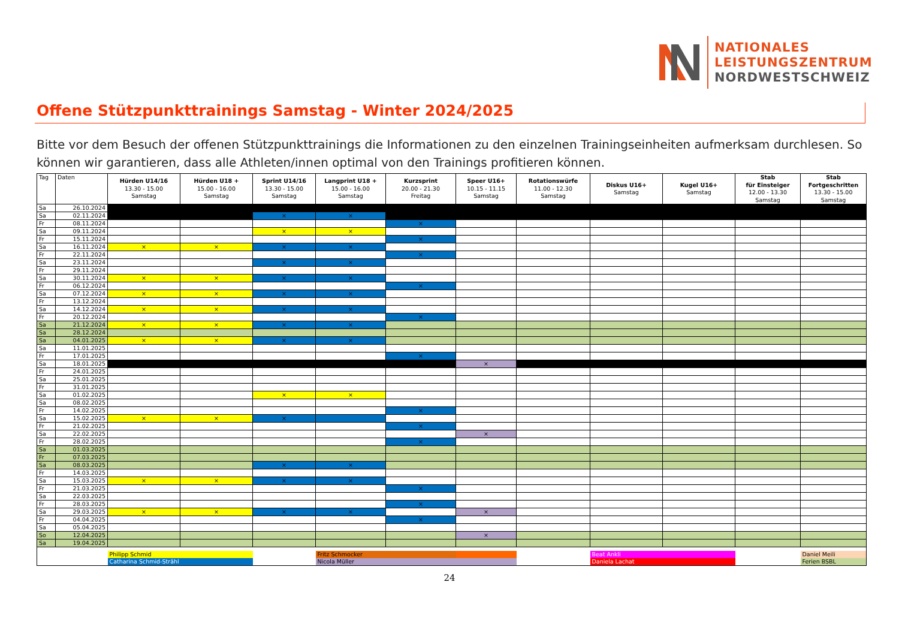NATIONALES
LEISTUNGSZENTRUM
NORDWESTSCHWEIZ
Offene Stützpunkttrainings Samstag - Winter 2024/2025
Bitte vor dem Besuch der offenen Stützpunkttrainings die Informationen zu den einzelnen Trainingseinheiten aufmerksam durchlesen. So können wir garantieren, dass alle Athleten/innen optimal von den Trainings profitieren können.
| Tag | Daten | Hürden U14/16 13.30 - 15.00 Samstag | Hürden U18 + 15.00 - 16.00 Samstag | Sprint U14/16 13.30 - 15.00 Samstag | Langprint U18 + 15.00 - 16.00 Samstag | Kurzsprint 20.00 - 21.30 Freitag | Speer U16+ 10.15 - 11.15 Samstag | Rotationswürfe 11.00 - 12.30 Samstag | Diskus U16+ Samstag | Kugel U16+ Samstag | Stab für Einsteiger 12.00 - 13.30 Samstag | Stab Fortgeschritten 13.30 - 15.00 Samstag |
| --- | --- | --- | --- | --- | --- | --- | --- | --- | --- | --- | --- | --- |
| Sa | 26.10.2024 | | | | | | | | | | | |
| Sa | 02.11.2024 | | | × | × | | | | | | | |
| Fr | 08.11.2024 | | | | | × | | | | | | |
| Sa | 09.11.2024 | | | × | × | | | | | | | |
| Fr | 15.11.2024 | | | | | × | | | | | | |
| Sa | 16.11.2024 | × | × | × | × | | | | | | | |
| Fr | 22.11.2024 | | | | | × | | | | | | |
| Sa | 23.11.2024 | | | × | × | | | | | | | |
| Fr | 29.11.2024 | | | | | | | | | | | |
| Sa | 30.11.2024 | × | × | × | × | | | | | | | |
| Fr | 06.12.2024 | | | | | × | | | | | | |
| Sa | 07.12.2024 | × | × | × | × | | | | | | | |
| Fr | 13.12.2024 | | | | | | | | | | | |
| Sa | 14.12.2024 | × | × | × | × | | | | | | | |
| Fr | 20.12.2024 | | | | | × | | | | | | |
| Sa | 21.12.2024 | × | × | × | × | | | | | | | |
| Sa | 28.12.2024 | | | | | | | | | | | |
| Sa | 04.01.2025 | × | × | × | × | | | | | | | |
| Sa | 11.01.2025 | | | | | | | | | | | |
| Fr | 17.01.2025 | | | | | × | | | | | | |
| Sa | 18.01.2025 | | | | | | × | | | | | |
| Fr | 24.01.2025 | | | | | | | | | | | |
| Sa | 25.01.2025 | | | | | | | | | | | |
| Fr | 31.01.2025 | | | | | | | | | | | |
| Sa | 01.02.2025 | | | × | × | | | | | | | |
| Sa | 08.02.2025 | | | | | | | | | | | |
| Fr | 14.02.2025 | | | | | × | | | | | | |
| Sa | 15.02.2025 | × | × | × | | | | | | | | |
| Fr | 21.02.2025 | | | | | × | | | | | | |
| Sa | 22.02.2025 | | | | | | × | | | | | |
| Fr | 28.02.2025 | | | | | × | | | | | | |
| Sa | 01.03.2025 | | | | | | | | | | | |
| Fr | 07.03.2025 | | | | | | | | | | | |
| Sa | 08.03.2025 | | | × | × | | | | | | | |
| Fr | 14.03.2025 | | | | | | | | | | | |
| Sa | 15.03.2025 | × | × | × | × | | | | | | | |
| Fr | 21.03.2025 | | | | | × | | | | | | |
| Sa | 22.03.2025 | | | | | | | | | | | |
| Fr | 28.03.2025 | | | | | × | | | | | | |
| Sa | 29.03.2025 | × | × | × | × | | × | | | | | |
| Fr | 04.04.2025 | | | | | × | | | | | | |
| Sa | 05.04.2025 | | | | | | | | | | | |
| So | 12.04.2025 | | | | | | × | | | | | |
| Sa | 19.04.2025 | | | | | | | | | | | |
| | | Philipp Schmid | | | Fritz Schmocker | | | | Beat Ankli | | | Daniel Meili |
| | | Catharina Schmid-Strähl | | | Nicola Müller | | | | Daniela Lachat | | | Ferien BSBL |
24